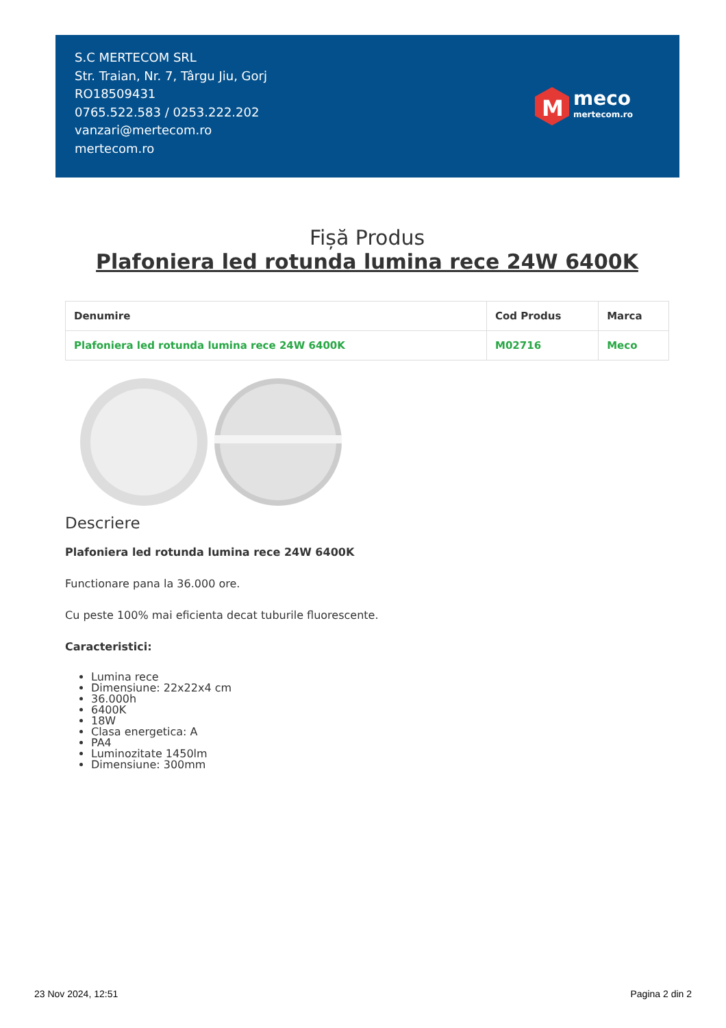S.C MERTECOM SRL
Str. Traian, Nr. 7, Târgu Jiu, Gorj
RO18509431
0765.522.583 / 0253.222.202
vanzari@mertecom.ro
mertecom.ro
M
meco
mertecom.ro
Fișă Produs
Plafoniera led rotunda lumina rece 24W 6400K
| Denumire | Cod Produs | Marca |
| --- | --- | --- |
| Plafoniera led rotunda lumina rece 24W 6400K | M02716 | Meco |
Descriere
Plafoniera led rotunda lumina rece 24W 6400K
Functionare pana la 36.000 ore.
Cu peste 100% mai eficienta decat tuburile fluorescente.
Caracteristici:
Lumina rece
Dimensiune: 22x22x4 cm
36.000h
6400K
18W
Clasa energetica: A
PA4
Luminozitate 1450lm
Dimensiune: 300mm
23 Nov 2024, 12:51 Pagina 2 din 2